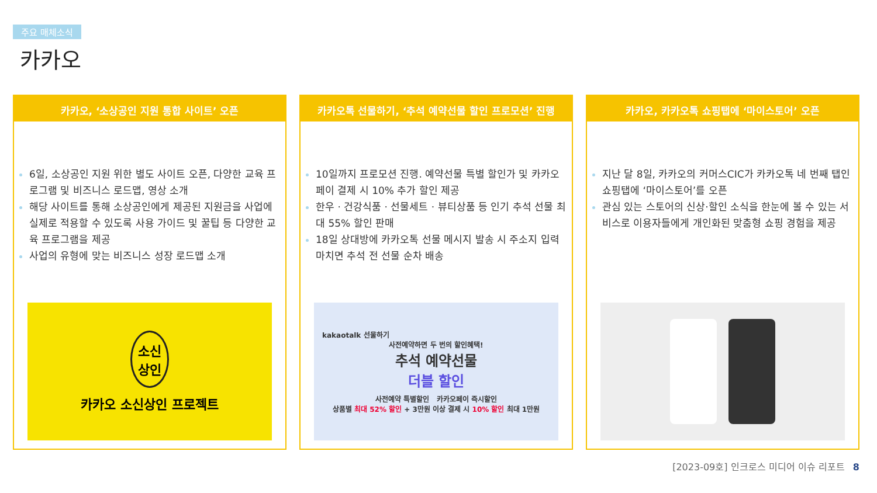주요 매체소식
카카오
카카오, ‘소상공인 지원 통합 사이트’ 오픈
6일, 소상공인 지원 위한 별도 사이트 오픈, 다양한 교육 프로그램 및 비즈니스 로드맵, 영상 소개
해당 사이트를 통해 소상공인에게 제공된 지원금을 사업에 실제로 적용할 수 있도록 사용 가이드 및 꿀팁 등 다양한 교육 프로그램을 제공
사업의 유형에 맞는 비즈니스 성장 로드맵 소개
소신
상인
카카오 소신상인 프로젝트
카카오톡 선물하기, ‘추석 예약선물 할인 프로모션’ 진행
10일까지 프로모션 진행. 예약선물 특별 할인가 및 카카오페이 결제 시 10% 추가 할인 제공
한우 · 건강식품 · 선물세트 · 뷰티상품 등 인기 추석 선물 최대 55% 할인 판매
18일 상대방에 카카오톡 선물 메시지 발송 시 주소지 입력 마치면 추석 전 선물 순차 배송
kakaotalk 선물하기
사전예약하면 두 번의 할인혜택!
추석 예약선물
더블 할인
사전예약 특별할인 카카오페이 즉시할인
상품별 최대 52% 할인 + 3만원 이상 결제 시 10% 할인 최대 1만원
카카오, 카카오톡 쇼핑탭에 ‘마이스토어’ 오픈
지난 달 8일, 카카오의 커머스CIC가 카카오톡 네 번째 탭인 쇼핑탭에 ‘마이스토어’를 오픈
관심 있는 스토어의 신상·할인 소식을 한눈에 볼 수 있는 서비스로 이용자들에게 개인화된 맞춤형 쇼핑 경험을 제공
[2023-09호] 인크로스 미디어 이슈 리포트 8